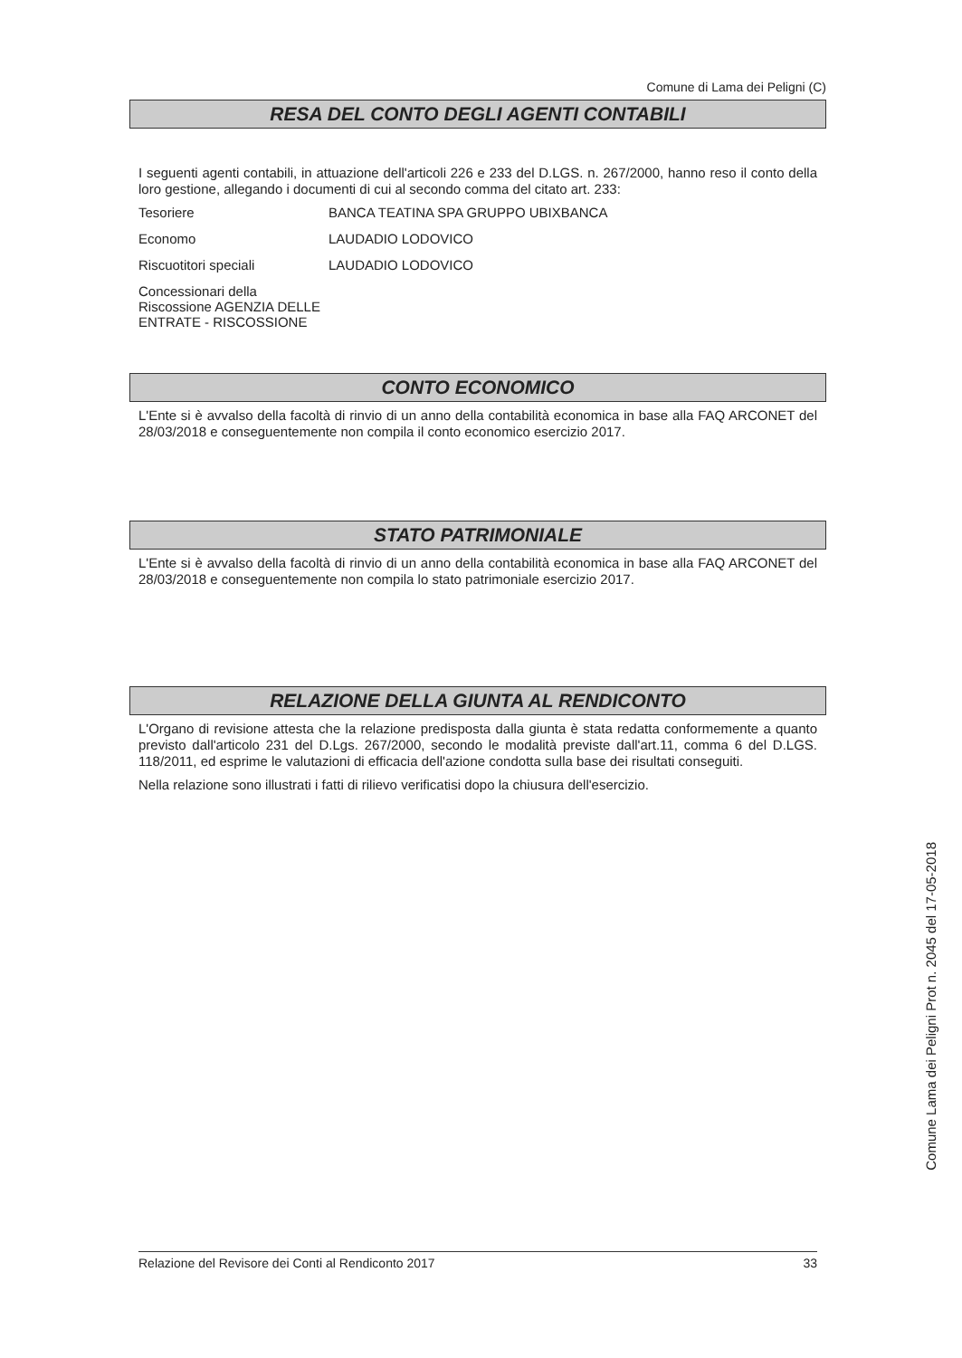Comune di Lama dei Peligni (C)
RESA DEL CONTO DEGLI AGENTI CONTABILI
I seguenti agenti contabili, in attuazione dell'articoli 226 e 233 del D.LGS. n. 267/2000, hanno reso il conto della loro gestione, allegando i documenti di cui al secondo comma del citato art. 233:
Tesoriere BANCA TEATINA SPA GRUPPO UBIXBANCA
Economo LAUDADIO LODOVICO
Riscuotitori speciali LAUDADIO LODOVICO
Concessionari della Riscossione AGENZIA DELLE ENTRATE - RISCOSSIONE
CONTO ECONOMICO
L'Ente si è avvalso della facoltà di rinvio di un anno della contabilità economica in base alla FAQ ARCONET del 28/03/2018 e conseguentemente non compila il conto economico esercizio 2017.
STATO PATRIMONIALE
L'Ente si è avvalso della facoltà di rinvio di un anno della contabilità economica in base alla FAQ ARCONET del 28/03/2018 e conseguentemente non compila lo stato patrimoniale esercizio 2017.
RELAZIONE DELLA GIUNTA AL RENDICONTO
L'Organo di revisione attesta che la relazione predisposta dalla giunta è stata redatta conformemente a quanto previsto dall'articolo 231 del D.Lgs. 267/2000, secondo le modalità previste dall'art.11, comma 6 del D.LGS. 118/2011, ed esprime le valutazioni di efficacia dell'azione condotta sulla base dei risultati conseguiti.
Nella relazione sono illustrati i fatti di rilievo verificatisi dopo la chiusura dell'esercizio.
Relazione del Revisore dei Conti al Rendiconto 2017 33
Comune Lama dei Peligni Prot n. 2045 del 17-05-2018